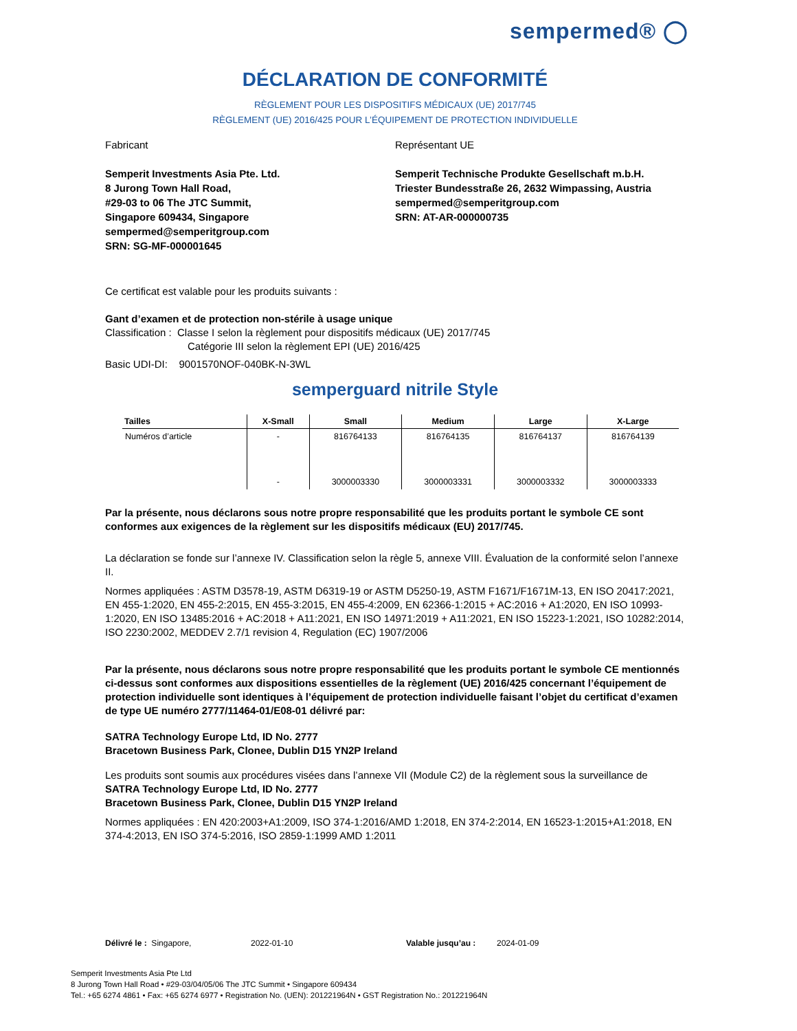sempermed® ◯
DÉCLARATION DE CONFORMITÉ
RÈGLEMENT POUR LES DISPOSITIFS MÉDICAUX (UE) 2017/745
RÈGLEMENT (UE) 2016/425 POUR L’ÉQUIPEMENT DE PROTECTION INDIVIDUELLE
Fabricant
Semperit Investments Asia Pte. Ltd.
8 Jurong Town Hall Road,
#29-03 to 06 The JTC Summit,
Singapore 609434, Singapore
sempermed@semperitgroup.com
SRN: SG-MF-000001645
Représentant UE
Semperit Technische Produkte Gesellschaft m.b.H.
Triester Bundesstraße 26, 2632 Wimpassing, Austria
sempermed@semperitgroup.com
SRN: AT-AR-000000735
Ce certificat est valable pour les produits suivants :
Gant d’examen et de protection non-stérile à usage unique
Classification : Classe I selon la règlement pour dispositifs médicaux (UE) 2017/745
Catégorie III selon la règlement EPI (UE) 2016/425
Basic UDI-DI: 9001570NOF-040BK-N-3WL
semperguard nitrile Style
| Tailles | X-Small | Small | Medium | Large | X-Large |
| --- | --- | --- | --- | --- | --- |
| Numéros d’article | - | 816764133 | 816764135 | 816764137 | 816764139 |
| | - | 3000003330 | 3000003331 | 3000003332 | 3000003333 |
Par la présente, nous déclarons sous notre propre responsabilité que les produits portant le symbole CE sont conformes aux exigences de la règlement sur les dispositifs médicaux (EU) 2017/745.
La déclaration se fonde sur l’annexe IV. Classification selon la règle 5, annexe VIII. Évaluation de la conformité selon l’annexe II.
Normes appliquées : ASTM D3578-19, ASTM D6319-19 or ASTM D5250-19, ASTM F1671/F1671M-13, EN ISO 20417:2021, EN 455-1:2020, EN 455-2:2015, EN 455-3:2015, EN 455-4:2009, EN 62366-1:2015 + AC:2016 + A1:2020, EN ISO 10993-1:2020, EN ISO 13485:2016 + AC:2018 + A11:2021, EN ISO 14971:2019 + A11:2021, EN ISO 15223-1:2021, ISO 10282:2014, ISO 2230:2002, MEDDEV 2.7/1 revision 4, Regulation (EC) 1907/2006
Par la présente, nous déclarons sous notre propre responsabilité que les produits portant le symbole CE mentionnés ci-dessus sont conformes aux dispositions essentielles de la règlement (UE) 2016/425 concernant l’équipement de protection individuelle sont identiques à l’équipement de protection individuelle faisant l’objet du certificat d’examen de type UE numéro 2777/11464-01/E08-01 délivré par:
SATRA Technology Europe Ltd, ID No. 2777
Bracetown Business Park, Clonee, Dublin D15 YN2P Ireland
Les produits sont soumis aux procédures visées dans l’annexe VII (Module C2) de la règlement sous la surveillance de
SATRA Technology Europe Ltd, ID No. 2777
Bracetown Business Park, Clonee, Dublin D15 YN2P Ireland
Normes appliquées : EN 420:2003+A1:2009, ISO 374-1:2016/AMD 1:2018, EN 374-2:2014, EN 16523-1:2015+A1:2018, EN 374-4:2013, EN ISO 374-5:2016, ISO 2859-1:1999 AMD 1:2011
Délivré le : Singapore, 2022-01-10 Valable jusqu’au : 2024-01-09
Semperit Investments Asia Pte Ltd
8 Jurong Town Hall Road • #29-03/04/05/06 The JTC Summit • Singapore 609434
Tel.: +65 6274 4861 • Fax: +65 6274 6977 • Registration No. (UEN): 201221964N • GST Registration No.: 201221964N